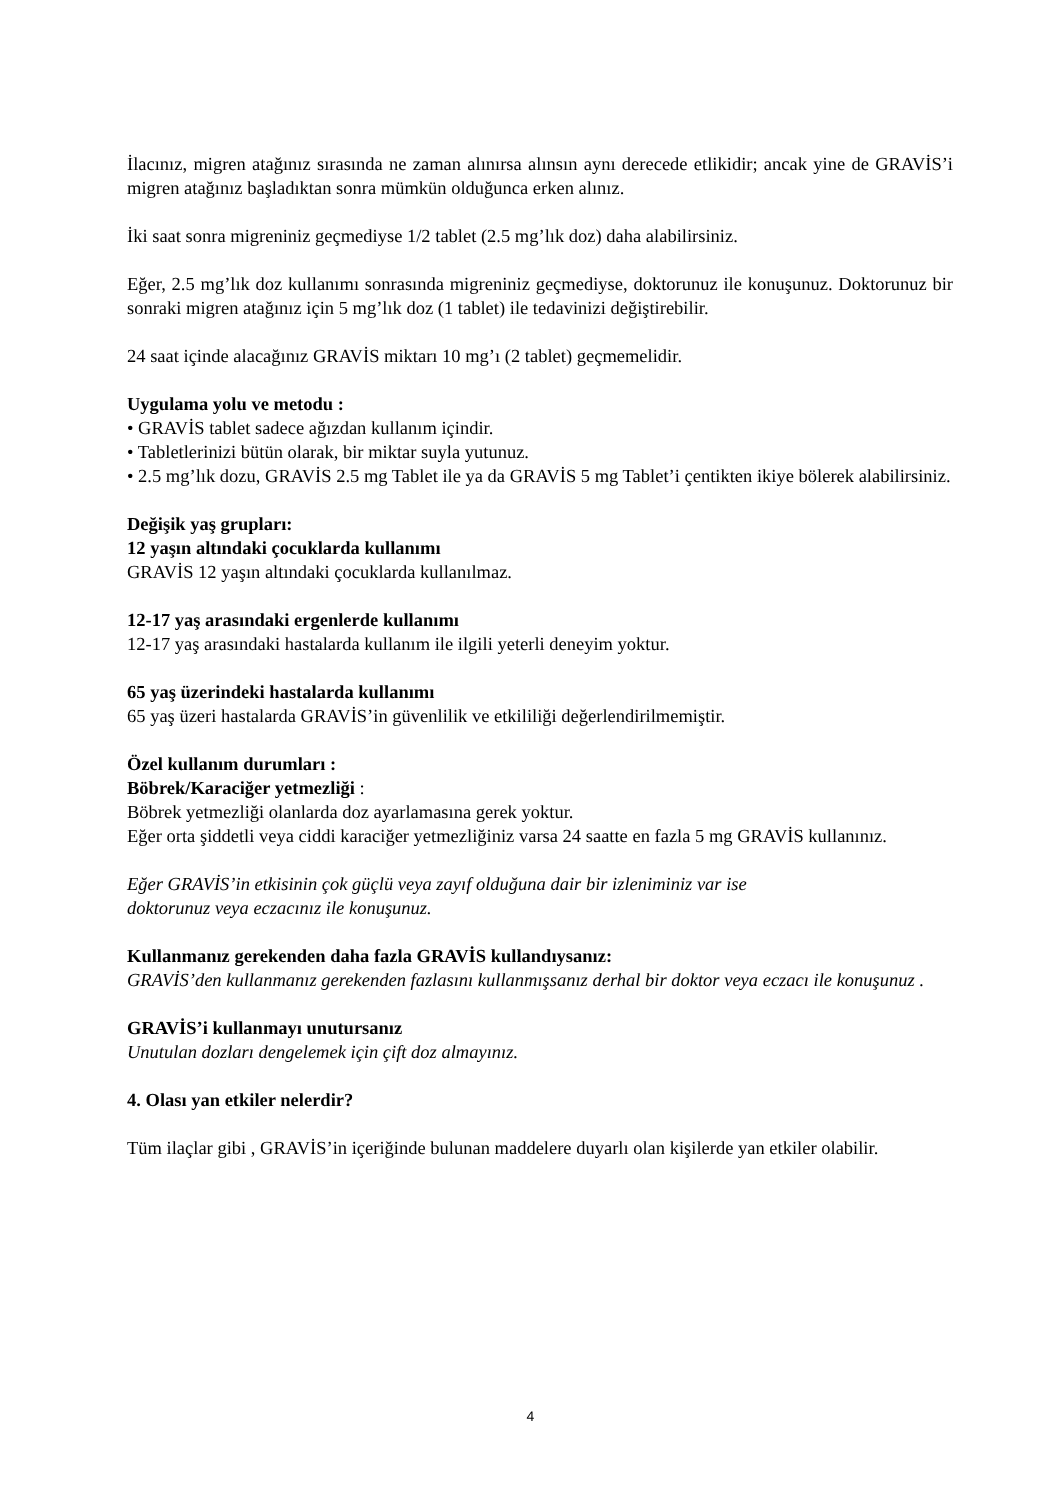İlacınız, migren atağınız sırasında ne zaman alınırsa alınsın aynı derecede etlikidir; ancak yine de GRAVİS’i migren atağınız başladıktan sonra mümkün olduğunca erken alınız.
İki saat sonra migreniniz geçmediyse 1/2 tablet (2.5 mg’lık doz) daha alabilirsiniz.
Eğer, 2.5 mg’lık doz kullanımı sonrasında migreniniz geçmediyse, doktorunuz ile konuşunuz. Doktorunuz bir sonraki migren atağınız için 5 mg’lık doz (1 tablet) ile tedavinizi değiştirebilir.
24 saat içinde alacağınız GRAVİS miktarı 10 mg’ı (2 tablet) geçmemelidir.
Uygulama yolu ve metodu :
• GRAVİS tablet sadece ağızdan kullanım içindir.
• Tabletlerinizi bütün olarak, bir miktar suyla yutunuz.
• 2.5 mg’lık dozu, GRAVİS 2.5 mg Tablet ile ya da GRAVİS 5 mg Tablet’i çentikten ikiye bölerek alabilirsiniz.
Değişik yaş grupları:
12 yaşın altındaki çocuklarda kullanımı
GRAVİS 12 yaşın altındaki çocuklarda kullanılmaz.
12-17 yaş arasındaki ergenlerde kullanımı
12-17 yaş arasındaki hastalarda kullanım ile ilgili yeterli deneyim yoktur.
65 yaş üzerindeki hastalarda kullanımı
65 yaş üzeri hastalarda GRAVİS’in güvenlilik ve etkililiği değerlendirilmemiştir.
Özel kullanım durumları :
Böbrek/Karaciğer yetmezliği :
Böbrek yetmezliği olanlarda doz ayarlamasına gerek yoktur.
Eğer orta şiddetli veya ciddi karaciğer yetmezliğiniz varsa 24 saatte en fazla 5 mg GRAVİS kullanınız.
Eğer GRAVİS’in etkisinin çok güçlü veya zayıf olduğuna dair bir izleniminiz var ise
doktorunuz veya eczacınız ile konuşunuz.
Kullanmanız gerekenden daha fazla GRAVİS kullandıysanız:
GRAVİS’den kullanmanız gerekenden fazlasını kullanmışsanız derhal bir doktor veya eczacı ile konuşunuz .
GRAVİS’i kullanmayı unutursanız
Unutulan dozları dengelemek için çift doz almayınız.
4. Olası yan etkiler nelerdir?
Tüm ilaçlar gibi , GRAVİS’in içeriğinde bulunan maddelere duyarlı olan kişilerde yan etkiler olabilir.
4